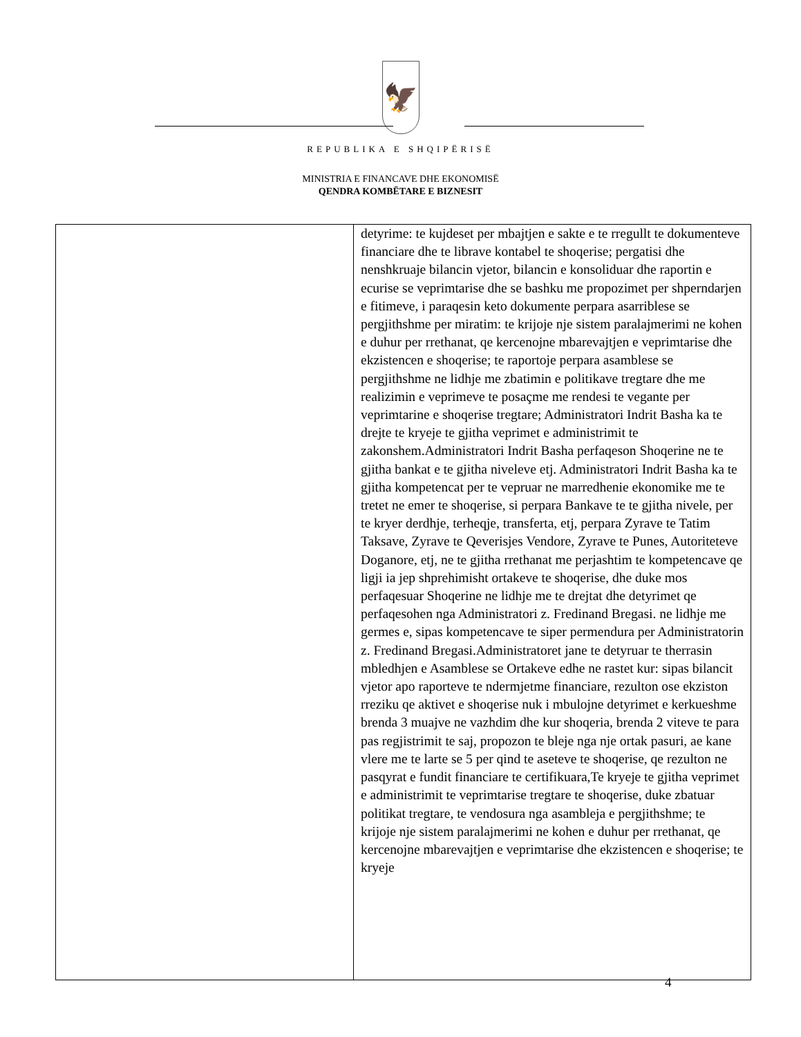🦅
REPUBLIKA E SHQIPËRISË
MINISTRIA E FINANCAVE DHE EKONOMISË
QENDRA KOMBËTARE E BIZNESIT
| | detyrime: te kujdeset per mbajtjen e sakte e te rregullt te dokumenteve financiare dhe te librave kontabel te shoqerise; pergatisi dhe nenshkruaje bilancin vjetor, bilancin e konsoliduar dhe raportin e ecurise se veprimtarise dhe se bashku me propozimet per shperndarjen e fitimeve, i paraqesin keto dokumente perpara asarriblese se pergjithshme per miratim: te krijoje nje sistem paralajmerimi ne kohen e duhur per rrethanat, qe kercenojne mbarevajtjen e veprimtarise dhe ekzistencen e shoqerise; te raportoje perpara asamblese se pergjithshme ne lidhje me zbatimin e politikave tregtare dhe me realizimin e veprimeve te posaçme me rendesi te vegante per veprimtarine e shoqerise tregtare; Administratori Indrit Basha ka te drejte te kryeje te gjitha veprimet e administrimit te zakonshem.Administratori Indrit Basha perfaqeson Shoqerine ne te gjitha bankat e te gjitha niveleve etj. Administratori Indrit Basha ka te gjitha kompetencat per te vepruar ne marredhenie ekonomike me te tretet ne emer te shoqerise, si perpara Bankave te te gjitha nivele, per te kryer derdhje, terheqje, transferta, etj, perpara Zyrave te Tatim Taksave, Zyrave te Qeverisjes Vendore, Zyrave te Punes, Autoriteteve Doganore, etj, ne te gjitha rrethanat me perjashtim te kompetencave qe ligji ia jep shprehimisht ortakeve te shoqerise, dhe duke mos perfaqesuar Shoqerine ne lidhje me te drejtat dhe detyrimet qe perfaqesohen nga Administratori z. Fredinand Bregasi. ne lidhje me germes e, sipas kompetencave te siper permendura per Administratorin z. Fredinand Bregasi.Administratoret jane te detyruar te therrasin mbledhjen e Asamblese se Ortakeve edhe ne rastet kur: sipas bilancit vjetor apo raporteve te ndermjetme financiare, rezulton ose ekziston rreziku qe aktivet e shoqerise nuk i mbulojne detyrimet e kerkueshme brenda 3 muajve ne vazhdim dhe kur shoqeria, brenda 2 viteve te para pas regjistrimit te saj, propozon te bleje nga nje ortak pasuri, ae kane vlere me te larte se 5 per qind te aseteve te shoqerise, qe rezulton ne pasqyrat e fundit financiare te certifikuara,Te kryeje te gjitha veprimet e administrimit te veprimtarise tregtare te shoqerise, duke zbatuar politikat tregtare, te vendosura nga asambleja e pergjithshme; te krijoje nje sistem paralajmerimi ne kohen e duhur per rrethanat, qe kercenojne mbarevajtjen e veprimtarise dhe ekzistencen e shoqerise; te kryeje |
4